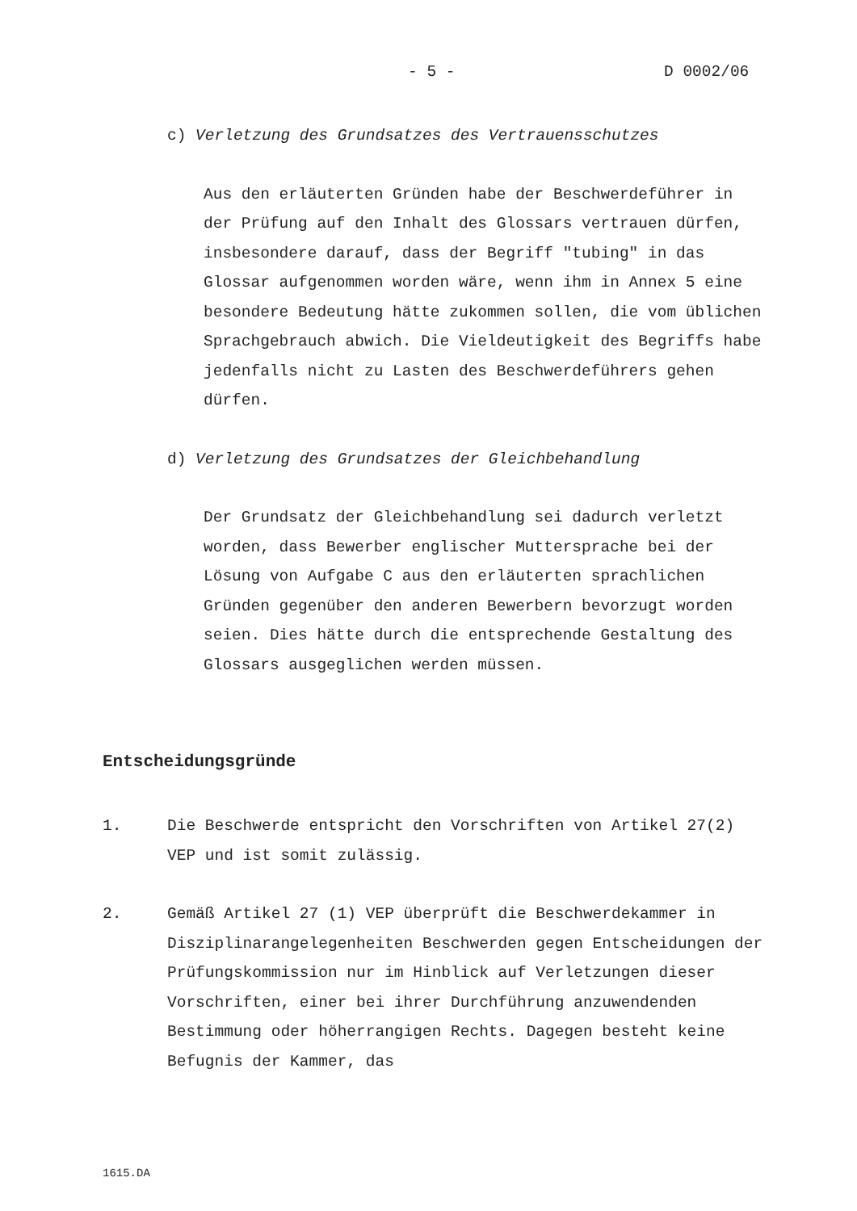- 5 - D 0002/06
c) Verletzung des Grundsatzes des Vertrauensschutzes
Aus den erläuterten Gründen habe der Beschwerdeführer in der Prüfung auf den Inhalt des Glossars vertrauen dürfen, insbesondere darauf, dass der Begriff "tubing" in das Glossar aufgenommen worden wäre, wenn ihm in Annex 5 eine besondere Bedeutung hätte zukommen sollen, die vom üblichen Sprachgebrauch abwich. Die Vieldeutigkeit des Begriffs habe jedenfalls nicht zu Lasten des Beschwerdeführers gehen dürfen.
d) Verletzung des Grundsatzes der Gleichbehandlung
Der Grundsatz der Gleichbehandlung sei dadurch verletzt worden, dass Bewerber englischer Muttersprache bei der Lösung von Aufgabe C aus den erläuterten sprachlichen Gründen gegenüber den anderen Bewerbern bevorzugt worden seien. Dies hätte durch die entsprechende Gestaltung des Glossars ausgeglichen werden müssen.
Entscheidungsgründe
1. Die Beschwerde entspricht den Vorschriften von Artikel 27(2) VEP und ist somit zulässig.
2. Gemäß Artikel 27 (1) VEP überprüft die Beschwerdekammer in Disziplinarangelegenheiten Beschwerden gegen Entscheidungen der Prüfungskommission nur im Hinblick auf Verletzungen dieser Vorschriften, einer bei ihrer Durchführung anzuwendenden Bestimmung oder höherrangigen Rechts. Dagegen besteht keine Befugnis der Kammer, das
1615.DA